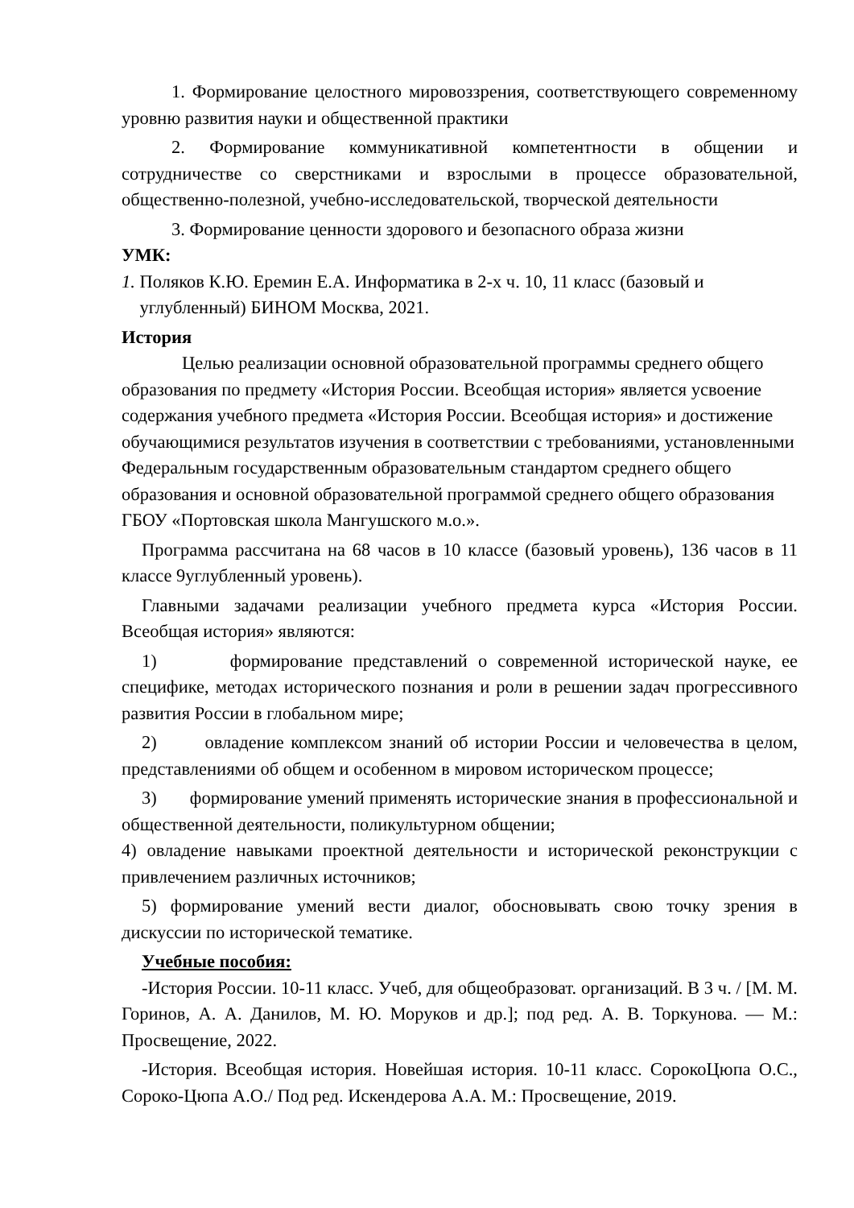1. Формирование целостного мировоззрения, соответствующего современному уровню развития науки и общественной практики
2. Формирование коммуникативной компетентности в общении и сотрудничестве со сверстниками и взрослыми в процессе образовательной, общественно-полезной, учебно-исследовательской, творческой деятельности
3. Формирование ценности здорового и безопасного образа жизни
УМК:
1. Поляков К.Ю. Еремин Е.А. Информатика в 2-х ч. 10, 11 класс (базовый и
углубленный) БИНОМ Москва, 2021.
История
Целью реализации основной образовательной программы среднего общего образования по предмету «История России. Всеобщая история» является усвоение содержания учебного предмета «История России. Всеобщая история» и достижение обучающимися результатов изучения в соответствии с требованиями, установленными Федеральным государственным образовательным стандартом среднего общего образования и основной образовательной программой среднего общего образования ГБОУ «Портовская школа Мангушского м.о.».
Программа рассчитана на 68 часов в 10 классе (базовый уровень), 136 часов в 11 классе 9углубленный уровень).
Главными задачами реализации учебного предмета курса «История России. Всеобщая история» являются:
1) формирование представлений о современной исторической науке, ее специфике, методах исторического познания и роли в решении задач прогрессивного развития России в глобальном мире;
2) овладение комплексом знаний об истории России и человечества в целом, представлениями об общем и особенном в мировом историческом процессе;
3) формирование умений применять исторические знания в профессиональной и общественной деятельности, поликультурном общении;
4) овладение навыками проектной деятельности и исторической реконструкции с привлечением различных источников;
5) формирование умений вести диалог, обосновывать свою точку зрения в дискуссии по исторической тематике.
Учебные пособия:
-История России. 10-11 класс. Учеб, для общеобразоват. организаций. В 3 ч. / [М. М. Горинов, А. А. Данилов, М. Ю. Моруков и др.]; под ред. А. В. Торкунова. — М.: Просвещение, 2022.
-История. Всеобщая история. Новейшая история. 10-11 класс. СорокоЦюпа О.С., Сороко-Цюпа А.О./ Под ред. Искендерова А.А. М.: Просвещение, 2019.